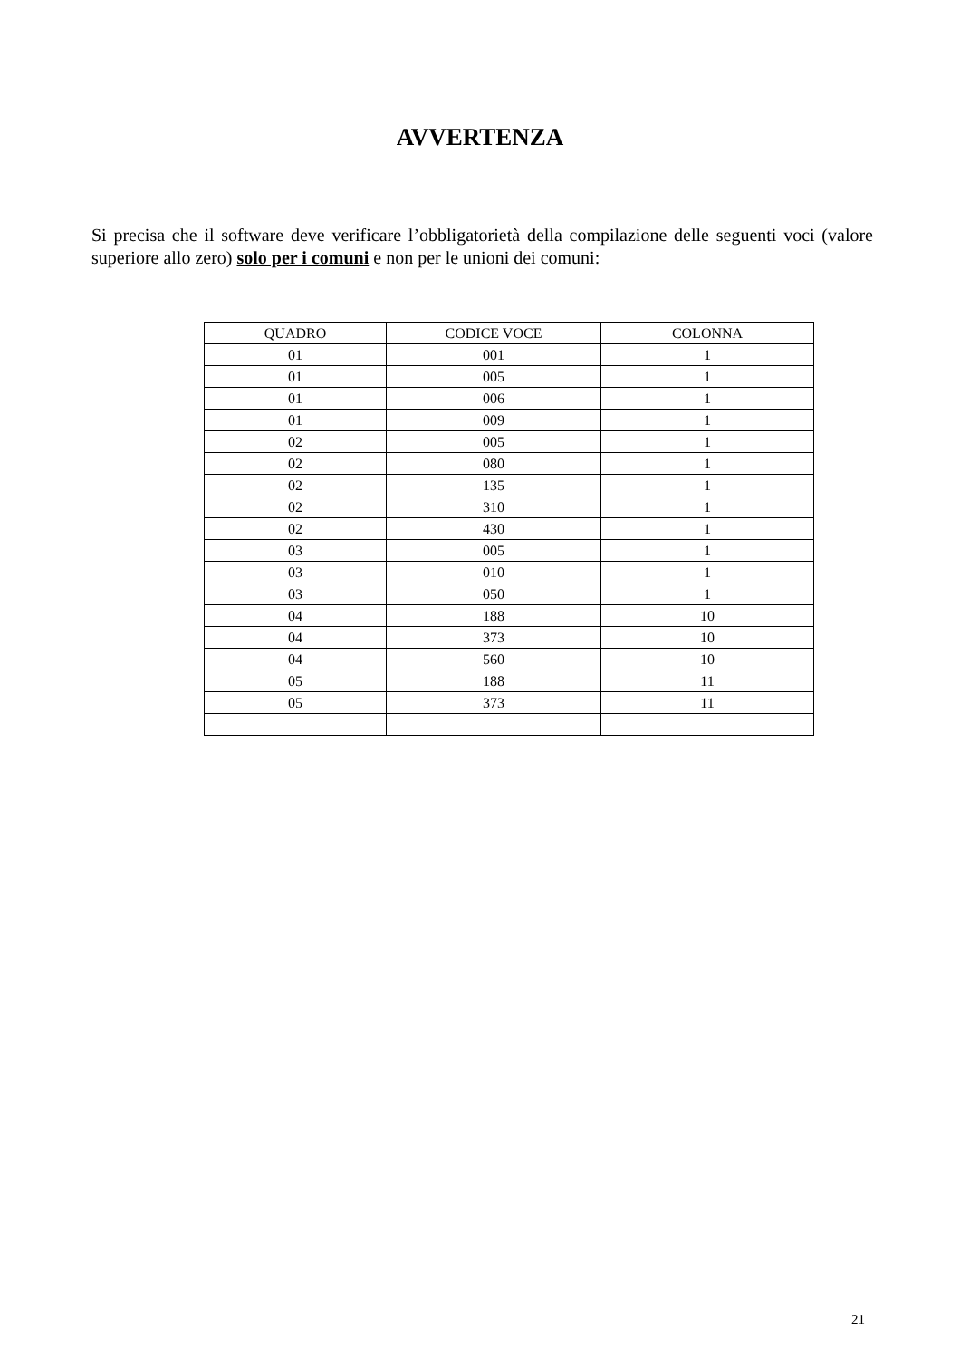AVVERTENZA
Si precisa che il software deve verificare l’obbligatorietà della compilazione delle seguenti voci (valore superiore allo zero) solo per i comuni e non per le unioni dei comuni:
| QUADRO | CODICE VOCE | COLONNA |
| --- | --- | --- |
| 01 | 001 | 1 |
| 01 | 005 | 1 |
| 01 | 006 | 1 |
| 01 | 009 | 1 |
| 02 | 005 | 1 |
| 02 | 080 | 1 |
| 02 | 135 | 1 |
| 02 | 310 | 1 |
| 02 | 430 | 1 |
| 03 | 005 | 1 |
| 03 | 010 | 1 |
| 03 | 050 | 1 |
| 04 | 188 | 10 |
| 04 | 373 | 10 |
| 04 | 560 | 10 |
| 05 | 188 | 11 |
| 05 | 373 | 11 |
21